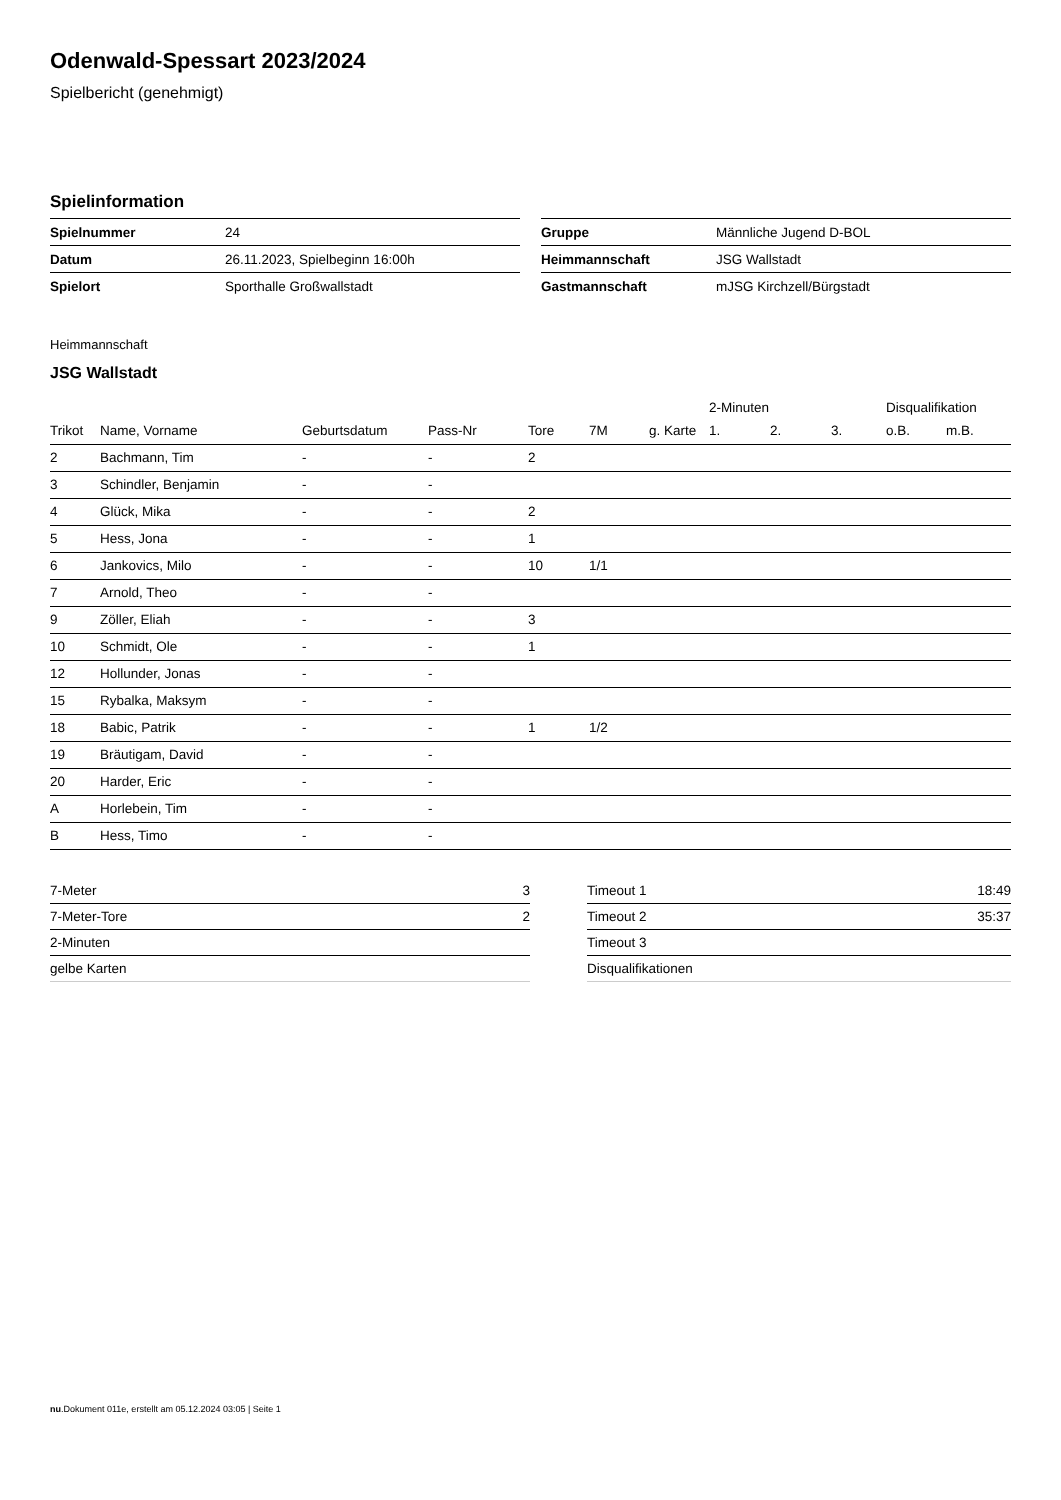Odenwald-Spessart 2023/2024
Spielbericht (genehmigt)
Spielinformation
| Spielnummer | 24 |
| Datum | 26.11.2023, Spielbeginn 16:00h |
| Spielort | Sporthalle Großwallstadt |
| Gruppe | Männliche Jugend D-BOL |
| Heimmannschaft | JSG Wallstadt |
| Gastmannschaft | mJSG Kirchzell/Bürgstadt |
Heimmannschaft
JSG Wallstadt
| | | | | | | | 2-Minuten | | | Disqualifikation | |
| --- | --- | --- | --- | --- | --- | --- | --- | --- | --- | --- | --- |
| Trikot | Name, Vorname | Geburtsdatum | Pass-Nr | Tore | 7M | g. Karte | 1. | 2. | 3. | o.B. | m.B. |
| 2 | Bachmann, Tim | - | - | 2 | | | | | | | |
| 3 | Schindler, Benjamin | - | - | | | | | | | | |
| 4 | Glück, Mika | - | - | 2 | | | | | | | |
| 5 | Hess, Jona | - | - | 1 | | | | | | | |
| 6 | Jankovics, Milo | - | - | 10 | 1/1 | | | | | | |
| 7 | Arnold, Theo | - | - | | | | | | | | |
| 9 | Zöller, Eliah | - | - | 3 | | | | | | | |
| 10 | Schmidt, Ole | - | - | 1 | | | | | | | |
| 12 | Hollunder, Jonas | - | - | | | | | | | | |
| 15 | Rybalka, Maksym | - | - | | | | | | | | |
| 18 | Babic, Patrik | - | - | 1 | 1/2 | | | | | | |
| 19 | Bräutigam, David | - | - | | | | | | | | |
| 20 | Harder, Eric | - | - | | | | | | | | |
| A | Horlebein, Tim | - | - | | | | | | | | |
| B | Hess, Timo | - | - | | | | | | | | |
| 7-Meter | 3 |
| 7-Meter-Tore | 2 |
| 2-Minuten | |
| gelbe Karten | |
| Timeout 1 | 18:49 |
| Timeout 2 | 35:37 |
| Timeout 3 | |
| Disqualifikationen | |
nu.Dokument 011e, erstellt am 05.12.2024 03:05 | Seite 1